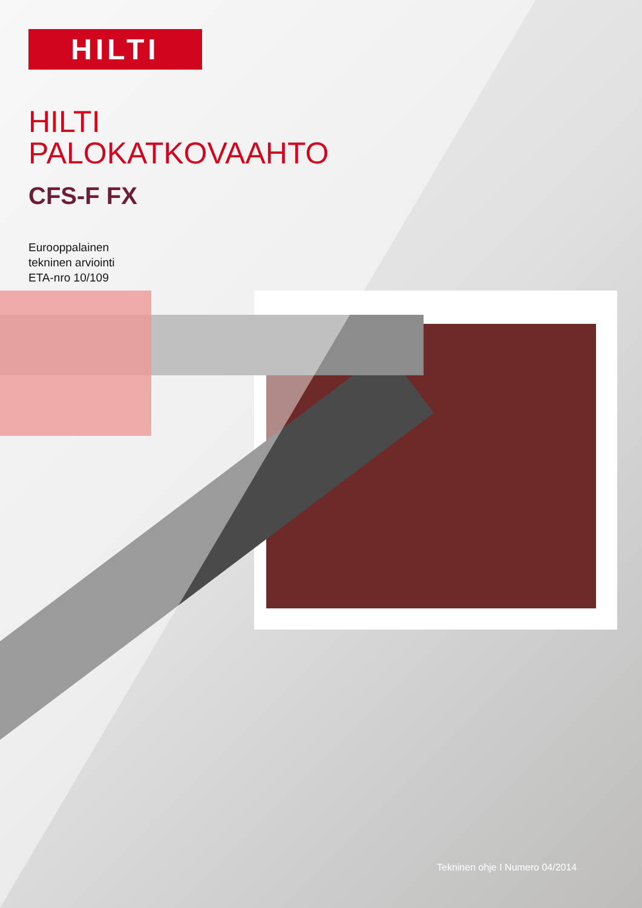HILTI
HILTI
PALOKATKOVAAHTO
CFS-F FX
Eurooppalainen
tekninen arviointi
ETA-nro 10/109
Tekninen ohje I Numero 04/2014